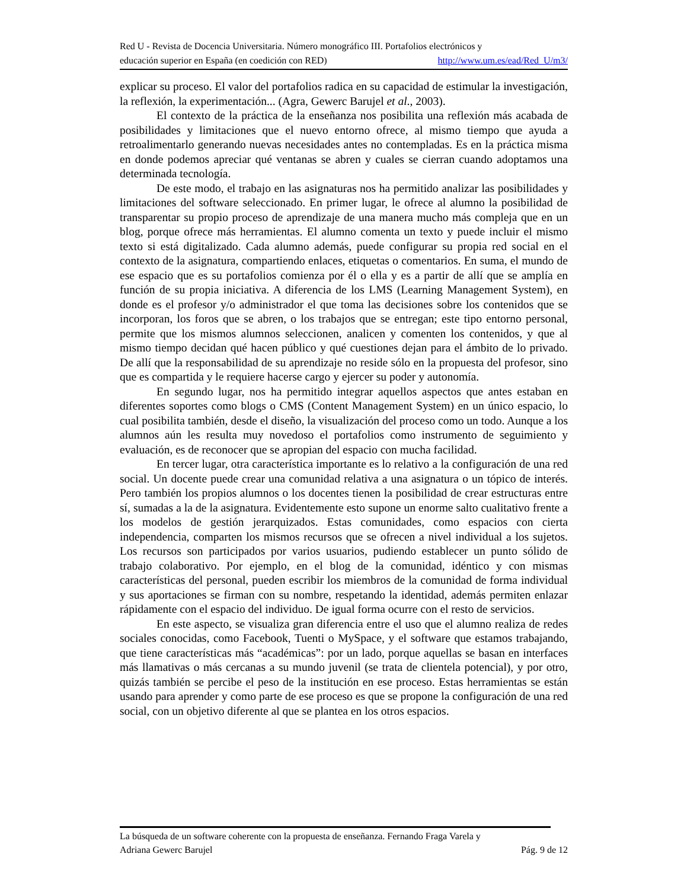Red U - Revista de Docencia Universitaria. Número monográfico III. Portafolios electrónicos y
educación superior en España (en coedición con RED) http://www.um.es/ead/Red_U/m3/
explicar su proceso. El valor del portafolios radica en su capacidad de estimular la investigación, la reflexión, la experimentación... (Agra, Gewerc Barujel et al., 2003).
El contexto de la práctica de la enseñanza nos posibilita una reflexión más acabada de posibilidades y limitaciones que el nuevo entorno ofrece, al mismo tiempo que ayuda a retroalimentarlo generando nuevas necesidades antes no contempladas. Es en la práctica misma en donde podemos apreciar qué ventanas se abren y cuales se cierran cuando adoptamos una determinada tecnología.
De este modo, el trabajo en las asignaturas nos ha permitido analizar las posibilidades y limitaciones del software seleccionado. En primer lugar, le ofrece al alumno la posibilidad de transparentar su propio proceso de aprendizaje de una manera mucho más compleja que en un blog, porque ofrece más herramientas. El alumno comenta un texto y puede incluir el mismo texto si está digitalizado. Cada alumno además, puede configurar su propia red social en el contexto de la asignatura, compartiendo enlaces, etiquetas o comentarios. En suma, el mundo de ese espacio que es su portafolios comienza por él o ella y es a partir de allí que se amplía en función de su propia iniciativa. A diferencia de los LMS (Learning Management System), en donde es el profesor y/o administrador el que toma las decisiones sobre los contenidos que se incorporan, los foros que se abren, o los trabajos que se entregan; este tipo entorno personal, permite que los mismos alumnos seleccionen, analicen y comenten los contenidos, y que al mismo tiempo decidan qué hacen público y qué cuestiones dejan para el ámbito de lo privado. De allí que la responsabilidad de su aprendizaje no reside sólo en la propuesta del profesor, sino que es compartida y le requiere hacerse cargo y ejercer su poder y autonomía.
En segundo lugar, nos ha permitido integrar aquellos aspectos que antes estaban en diferentes soportes como blogs o CMS (Content Management System) en un único espacio, lo cual posibilita también, desde el diseño, la visualización del proceso como un todo. Aunque a los alumnos aún les resulta muy novedoso el portafolios como instrumento de seguimiento y evaluación, es de reconocer que se apropian del espacio con mucha facilidad.
En tercer lugar, otra característica importante es lo relativo a la configuración de una red social. Un docente puede crear una comunidad relativa a una asignatura o un tópico de interés. Pero también los propios alumnos o los docentes tienen la posibilidad de crear estructuras entre sí, sumadas a la de la asignatura. Evidentemente esto supone un enorme salto cualitativo frente a los modelos de gestión jerarquizados. Estas comunidades, como espacios con cierta independencia, comparten los mismos recursos que se ofrecen a nivel individual a los sujetos. Los recursos son participados por varios usuarios, pudiendo establecer un punto sólido de trabajo colaborativo. Por ejemplo, en el blog de la comunidad, idéntico y con mismas características del personal, pueden escribir los miembros de la comunidad de forma individual y sus aportaciones se firman con su nombre, respetando la identidad, además permiten enlazar rápidamente con el espacio del individuo. De igual forma ocurre con el resto de servicios.
En este aspecto, se visualiza gran diferencia entre el uso que el alumno realiza de redes sociales conocidas, como Facebook, Tuenti o MySpace, y el software que estamos trabajando, que tiene características más “académicas”: por un lado, porque aquellas se basan en interfaces más llamativas o más cercanas a su mundo juvenil (se trata de clientela potencial), y por otro, quizás también se percibe el peso de la institución en ese proceso. Estas herramientas se están usando para aprender y como parte de ese proceso es que se propone la configuración de una red social, con un objetivo diferente al que se plantea en los otros espacios.
La búsqueda de un software coherente con la propuesta de enseñanza. Fernando Fraga Varela y
Adriana Gewerc Barujel Pág. 9 de 12